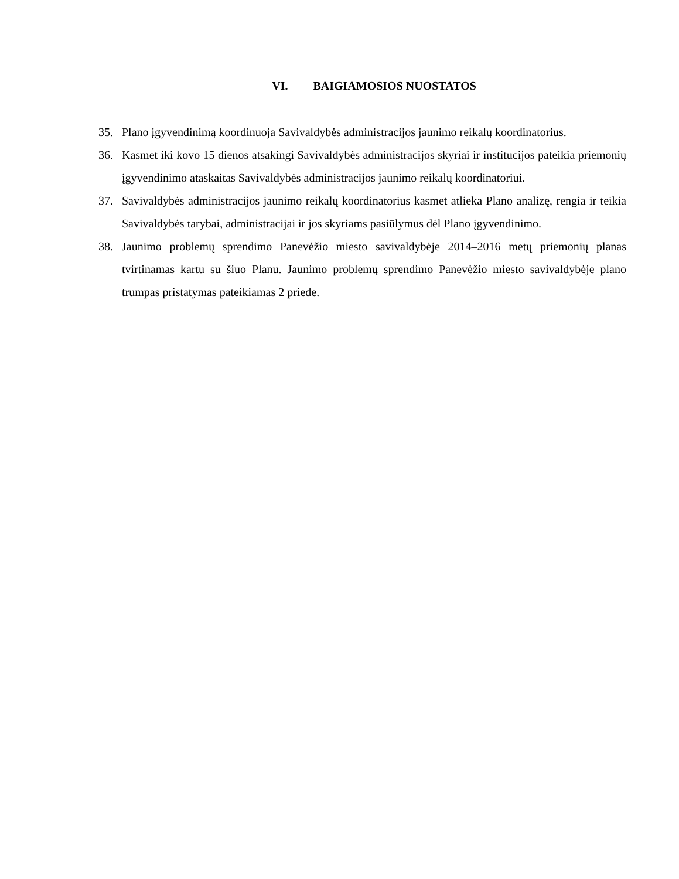VI. BAIGIAMOSIOS NUOSTATOS
35. Plano įgyvendinimą koordinuoja Savivaldybės administracijos jaunimo reikalų koordinatorius.
36. Kasmet iki kovo 15 dienos atsakingi Savivaldybės administracijos skyriai ir institucijos pateikia priemonių įgyvendinimo ataskaitas Savivaldybės administracijos jaunimo reikalų koordinatoriui.
37. Savivaldybės administracijos jaunimo reikalų koordinatorius kasmet atlieka Plano analizę, rengia ir teikia Savivaldybės tarybai, administracijai ir jos skyriams pasiūlymus dėl Plano įgyvendinimo.
38. Jaunimo problemų sprendimo Panevėžio miesto savivaldybėje 2014–2016 metų priemonių planas tvirtinamas kartu su šiuo Planu. Jaunimo problemų sprendimo Panevėžio miesto savivaldybėje plano trumpas pristatymas pateikiamas 2 priede.